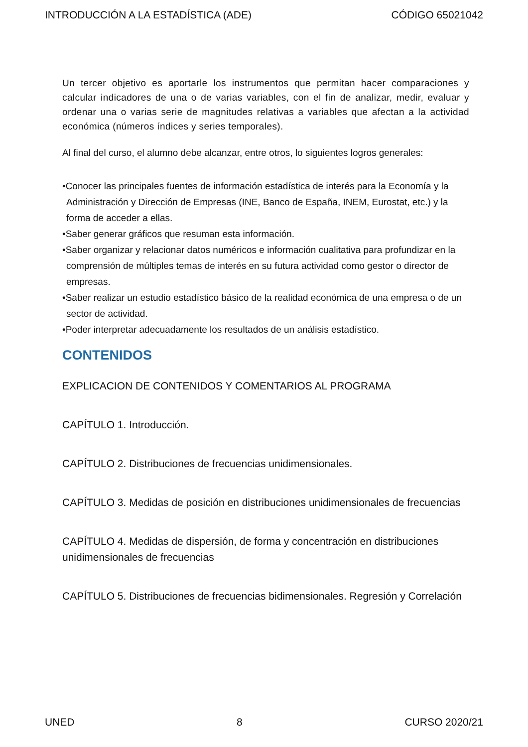INTRODUCCIÓN A LA ESTADÍSTICA (ADE) CÓDIGO 65021042
Un tercer objetivo es aportarle los instrumentos que permitan hacer comparaciones y calcular indicadores de una o de varias variables, con el fin de analizar, medir, evaluar y ordenar una o varias serie de magnitudes relativas a variables que afectan a la actividad económica (números índices y series temporales).
Al final del curso, el alumno debe alcanzar, entre otros, lo siguientes logros generales:
•Conocer las principales fuentes de información estadística de interés para la Economía y la Administración y Dirección de Empresas (INE, Banco de España, INEM, Eurostat, etc.) y la forma de acceder a ellas.
•Saber generar gráficos que resuman esta información.
•Saber organizar y relacionar datos numéricos e información cualitativa para profundizar en la comprensión de múltiples temas de interés en su futura actividad como gestor o director de empresas.
•Saber realizar un estudio estadístico básico de la realidad económica de una empresa o de un sector de actividad.
•Poder interpretar adecuadamente los resultados de un análisis estadístico.
CONTENIDOS
EXPLICACION DE CONTENIDOS Y COMENTARIOS AL PROGRAMA
CAPÍTULO 1. Introducción.
CAPÍTULO 2. Distribuciones de frecuencias unidimensionales.
CAPÍTULO 3. Medidas de posición en distribuciones unidimensionales de frecuencias
CAPÍTULO 4. Medidas de dispersión, de forma y concentración en distribuciones unidimensionales de frecuencias
CAPÍTULO 5. Distribuciones de frecuencias bidimensionales. Regresión y Correlación
UNED 8 CURSO 2020/21